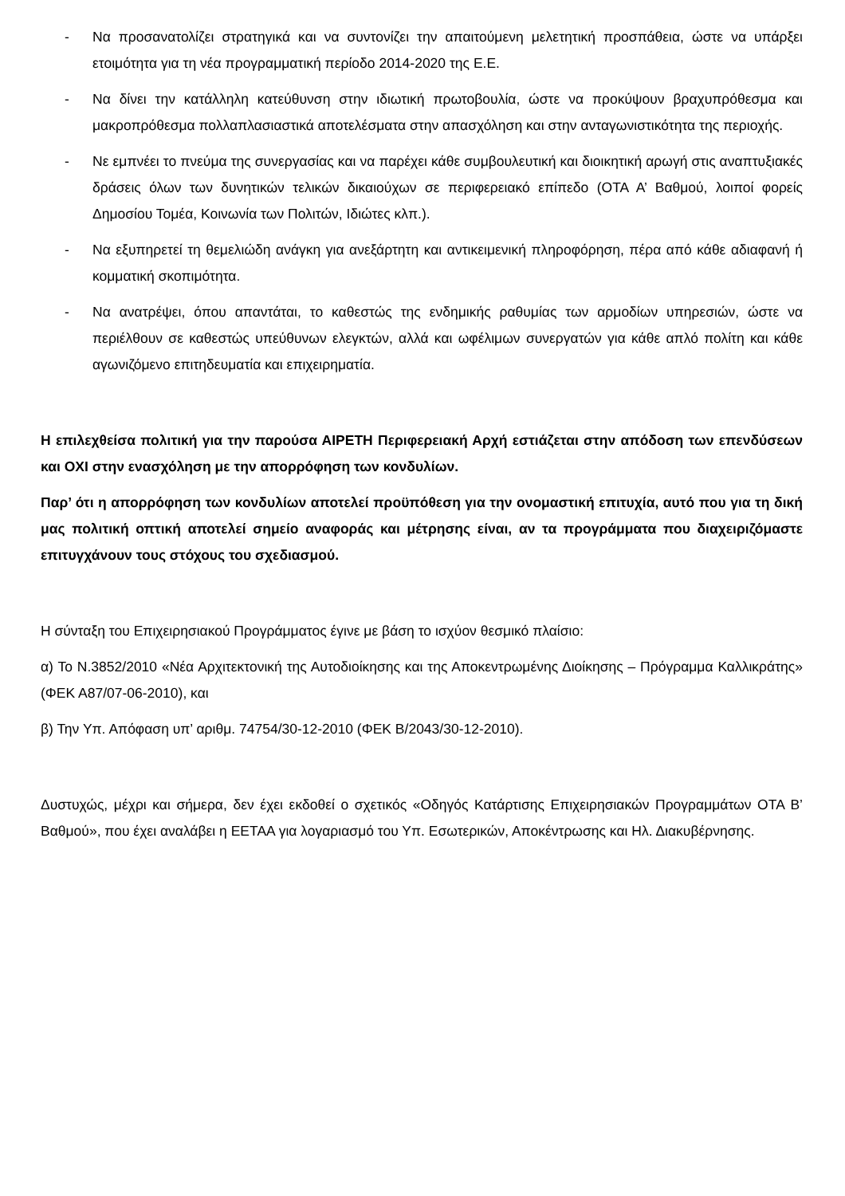- Να προσανατολίζει στρατηγικά και να συντονίζει την απαιτούμενη μελετητική προσπάθεια, ώστε να υπάρξει ετοιμότητα για τη νέα προγραμματική περίοδο 2014-2020 της Ε.Ε.
- Να δίνει την κατάλληλη κατεύθυνση στην ιδιωτική πρωτοβουλία, ώστε να προκύψουν βραχυπρόθεσμα και μακροπρόθεσμα πολλαπλασιαστικά αποτελέσματα στην απασχόληση και στην ανταγωνιστικότητα της περιοχής.
- Νε εμπνέει το πνεύμα της συνεργασίας και να παρέχει κάθε συμβουλευτική και διοικητική αρωγή στις αναπτυξιακές δράσεις όλων των δυνητικών τελικών δικαιούχων σε περιφερειακό επίπεδο (ΟΤΑ Α’ Βαθμού, λοιποί φορείς Δημοσίου Τομέα, Κοινωνία των Πολιτών, Ιδιώτες κλπ.).
- Να εξυπηρετεί τη θεμελιώδη ανάγκη για ανεξάρτητη και αντικειμενική πληροφόρηση, πέρα από κάθε αδιαφανή ή κομματική σκοπιμότητα.
- Να ανατρέψει, όπου απαντάται, το καθεστώς της ενδημικής ραθυμίας των αρμοδίων υπηρεσιών, ώστε να περιέλθουν σε καθεστώς υπεύθυνων ελεγκτών, αλλά και ωφέλιμων συνεργατών για κάθε απλό πολίτη και κάθε αγωνιζόμενο επιτηδευματία και επιχειρηματία.
Η επιλεχθείσα πολιτική για την παρούσα ΑΙΡΕΤΗ Περιφερειακή Αρχή εστιάζεται στην απόδοση των επενδύσεων και ΟΧΙ στην ενασχόληση με την απορρόφηση των κονδυλίων.
Παρ’ ότι η απορρόφηση των κονδυλίων αποτελεί προϋπόθεση για την ονομαστική επιτυχία, αυτό που για τη δική μας πολιτική οπτική αποτελεί σημείο αναφοράς και μέτρησης είναι, αν τα προγράμματα που διαχειριζόμαστε επιτυγχάνουν τους στόχους του σχεδιασμού.
Η σύνταξη του Επιχειρησιακού Προγράμματος έγινε με βάση το ισχύον θεσμικό πλαίσιο:
α) Το Ν.3852/2010 «Νέα Αρχιτεκτονική της Αυτοδιοίκησης και της Αποκεντρωμένης Διοίκησης – Πρόγραμμα Καλλικράτης» (ΦΕΚ Α87/07-06-2010), και
β) Την Υπ. Απόφαση υπ’ αριθμ. 74754/30-12-2010 (ΦΕΚ Β/2043/30-12-2010).
Δυστυχώς, μέχρι και σήμερα, δεν έχει εκδοθεί ο σχετικός «Οδηγός Κατάρτισης Επιχειρησιακών Προγραμμάτων ΟΤΑ Β’ Βαθμού», που έχει αναλάβει η ΕΕΤΑΑ για λογαριασμό του Υπ. Εσωτερικών, Αποκέντρωσης και Ηλ. Διακυβέρνησης.